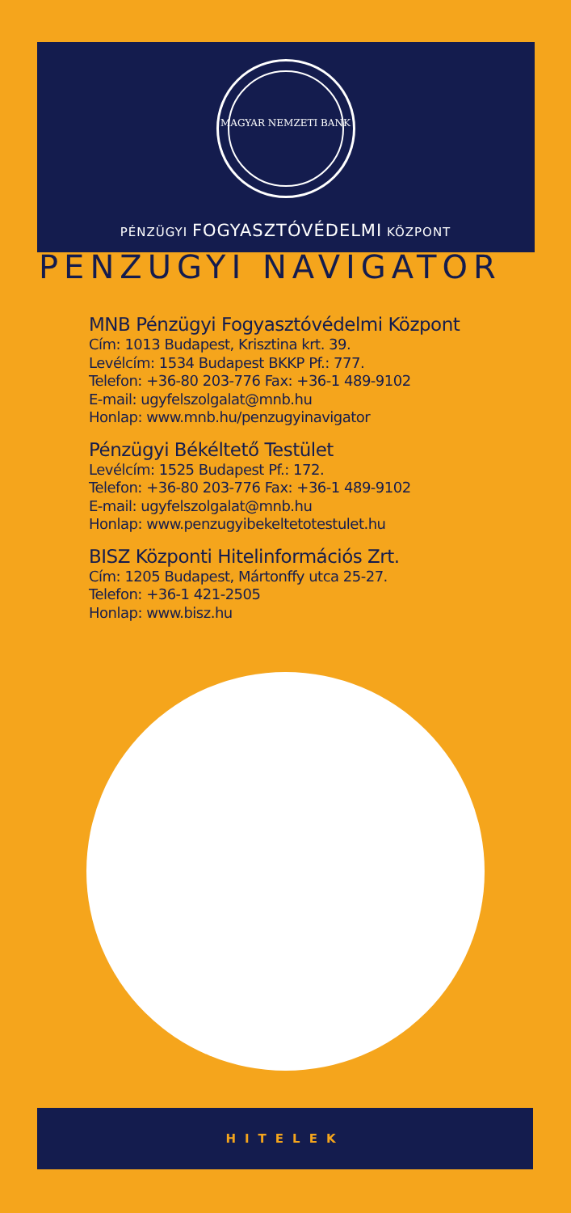MAGYAR NEMZETI BANK
PÉNZÜGYI FOGYASZTÓVÉDELMI KÖZPONT
PÉNZÜGYI NAVIGÁTOR
MNB Pénzügyi Fogyasztóvédelmi Központ
Cím: 1013 Budapest, Krisztina krt. 39.
Levélcím: 1534 Budapest BKKP Pf.: 777.
Telefon: +36-80 203-776 Fax: +36-1 489-9102
E-mail: ugyfelszolgalat@mnb.hu
Honlap: www.mnb.hu/penzugyinavigator
Pénzügyi Békéltető Testület
Levélcím: 1525 Budapest Pf.: 172.
Telefon: +36-80 203-776 Fax: +36-1 489-9102
E-mail: ugyfelszolgalat@mnb.hu
Honlap: www.penzugyibekeltetotestulet.hu
BISZ Központi Hitelinformációs Zrt.
Cím: 1205 Budapest, Mártonffy utca 25-27.
Telefon: +36-1 421-2505
Honlap: www.bisz.hu
HITELEK